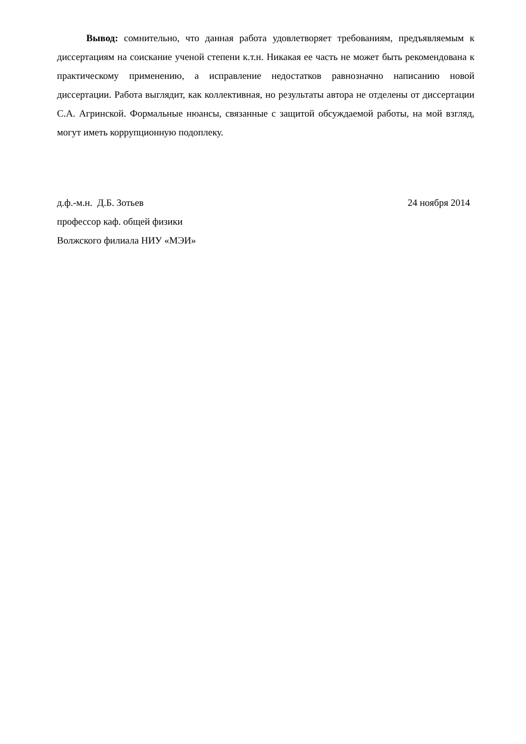Вывод: сомнительно, что данная работа удовлетворяет требованиям, предъявляемым к диссертациям на соискание ученой степени к.т.н. Никакая ее часть не может быть рекомендована к практическому применению, а исправление недостатков равнозначно написанию новой диссертации. Работа выглядит, как коллективная, но результаты автора не отделены от диссертации С.А. Агринской. Формальные нюансы, связанные с защитой обсуждаемой работы, на мой взгляд, могут иметь коррупционную подоплеку.
д.ф.-м.н. Д.Б. Зотьев 24 ноября 2014
профессор каф. общей физики
Волжского филиала НИУ «МЭИ»